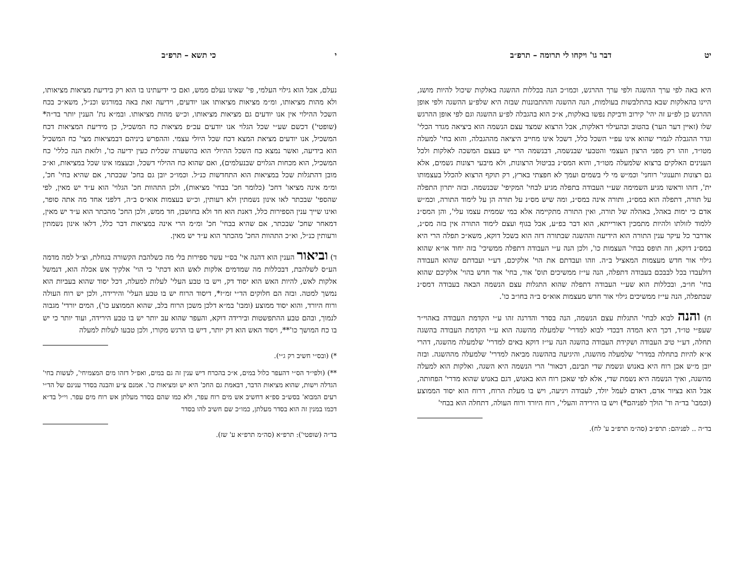י כי תשא – תרפ״ב
נעלם, אבל הוא גילוי העלמי, פי' שאינו נעלם ממש, ואם כי ידיעתינו בו הוא רק בידיעת מציאות מציאותו, ולא מהות מציאותו, ומ״מ מציאות מציאותו אנו יודעים, וידיעה זאת באה במורגש וכנ״ל, משא״כ בכח השכל ההילוי אין אנו יודעים גם מציאות מציאותו, וכ״ש מהות מציאותו. ובמ״א נת' הענין יותר בד״ה* (שופטי') דכשם שע״י שכל הגלוי אנו יודעים עכ״פ מציאות כח המשכיל, כן מידיעת המציאות דכח המשכיל, אנו יודעים מציאת המצא דכח שכל היולי עצמי. וההפרש ביניהם דבמציאות מצי' כח המשכיל הוא בידיעה, ואשר נמצא כח השכל ההיולי הוא בהשערה שכלית כעין ידיעה כו', ולזאת הנה כללי' כח המשכיל, הוא מכחות הגלוים שבנעלמים), ואם שהוא כח ההילוי דשכל, ובעצמו אינו שכל במציאות, וא״כ מובן דהתגלות שכל במציאות הוא התחדשות כנ״ל. וכמו״כ יובן גם בחכ' שבכתר, אם שהיא בחי' חכ', ומ״מ אינה מציאו' דחכ' (כלומר חכ' בבחי' מציאות), ולכן התהוות חכ' הגלוי' הוא ע״ד יש מאין, לפי שהספי' שבכתר לאו אינון נשמתין ולא רעותין, וכ״ש בעצמות אוא״ס ב״ה, דלפני אחד מה אתה סופר, ואינו שייך ענין הספירות כלל, דאנת הוא חד ולא בחושבן, חד ממש, ולכן החכ' מהכתר הוא ע״ד יש מאין, דמאחר שחכ' שבכתר, אם שהיא בבחי' חכ' ומ״מ הרי אינה במציאות דבר כלל, דלאו אינון נשמתין ורעותין כנ״ל, וא״כ התהוות החכ' מהכתר הוא ע״ד יש מאין.
ד) וביאור הענין הוא דהנה אי' בס״י עשר ספירות בלי מה כשלהבת הקשורה בגחלת, וצ״ל למה מדמה הע״ס לשלהבת, דבכללות מה שמדמים אלקות לאש הוא דכתי' כי הוי' אלקיך אש אכלה הוא, דנמשל אלקות לאש, להיות האש הוא יסוד דק, ויש בו טבע העלי' לעלות למעלה, דכל יסוד שהוא בעביות הוא נמשך למטה. ובזה הם חלוקים הד״י זמ״ז*, דיסוד הרוח יש בו טבע העלי' והירידה, ולכן יש רוח העולה ורוח היורד, והוא יסוד ממוצע (ומבו' במ״א דלכן משכן הרוח בלב, שהוא הממוצע כו'), המים יורדי' מגבוה לנמוך, ובהם טבע ההתפשטות ובירידה דוקא, והעפר שהוא עב יותר יש בו טבע הירידה, ועוד יותר כי יש בו כח המושך כו'**, ויסוד האש הוא דק יותר, דיש בו הרגש מקורו, ולכן טבעו לעלות למעלה
*) (ובס״י חשיב רק ג״י).
**) (ולפי״ד הס״י דהעפר כלול במים, א״כ בהכרח דיש ענין זה גם במים, ואפ״ל דזהו מים המצמיחי', לעשות בחי' הגדלה וישות, שהוא מציאות הדבר, דבאמת גם החכ' היא יש ומציאות כו'. אמנם צ״ע והבנה בסדר ענינם של הד״י רעים המבוא' בסש״ב ספ״א דחשיב אש מים רוח עפר, ולא כמו שהם בסדר מעלתן אש רוח מים עפר. וי״ל בד״א דכמו במנין זה הוא בסדר מעלתן, כמו״כ שם חשיב להו בסדר
בד״ה (שופטי'): תרפ״א (סה״מ תרפ״א ע' שז).
יט דבר גו' ויקחו לי תרומה – תרפ״ב
היא באה לפי ערך ההשגה ולפי ערך ההרגש, וכמו״כ הנה בכללות ההשגה באלקות שיכול להיות מושג, היינו בהאלקות שבא בהתלבשות בעולמות, הנה ההשגה וההתבוננות שבזה היא שלפ״ע ההשגה ולפי אופן ההרגש כן לפ״ע זה יהי' קירוב ודביקת נפשו באלקות, א״כ הוא בהגבלה לפ״ע ההשגה וגם לפי אופן ההרגש שלו (זאיין דער הער) בהטוב ובהעילוי דאלקות, אבל הרצוא שמצד עצם הנשמה הוא ביציאה מגדר הכלי' וגדר ההגבלה לגמרי שהוא אינו עפ״י השכל כלל, דשכל אינו מחייב היציאה מההגבלה, והוא בחי' למעלה מטו״ד, וזהו רק מפני הרצון העצמי והטבעי שבנשמה, דבנשמה הרי יש בעצם המשכה לאלקות ולכל הענינים האלקים ברצוא שלמעלה מטו״ד, והוא המס״נ בביטול הרצונות, ולא מיבעי רצונות גשמים, אלא גם רצונות ותענוגי' רוחני' וכמ״ש מי לי בשמים ועמך לא חפצתי בארץ, רק תוקף הרצוא להכלל בעצמותו ית', דזהו וראשו מגיע השמימה שע״י העבודה בתפלה מגיע לבחי' המקיפי' שבנשמה. ובזה יתרון התפלה על תורה, דתפלה הוא במס״נ, ותורה אינה במס״נ, ומה שיש מס״נ על תורה הן על לימוד התורה, וכמ״ש אדם כי ימות באהל, באהלה של תורה, ואין התורה מתקיימה אלא במי שממית עצמו עלי', והן המס״נ ללמוד לזולתו ולהיות מתמכין דאורייתא, הוא דבר בפ״ע, אבל בגוף ועצם לימוד התורה אין בזה מס״נ, אדרבר כל עיקר ענין התורה הוא הידיעה וההשגה שבתורה דזה הוא בשכל דוקא, משא״כ תפלה הרי היא במס״נ דוקא, וזה תופס בבחי' העצמות כו', ולכן הנה ע״י העבודה דתפלה ממשיכי' בזה יחוד או״א שהוא גילוי אור חדש מעצמות המאציל ב״ה. וזהו ועבדתם את הוי' אלקיכם, דע״י ועבדתם שהוא העבודה דולעבדו בכל לבבכם בעבודה דתפלה, הנה עי״ז ממשיכים תוס' אור, בחי' אור חדש בהוי' אלקיכם שהוא בחי' חו״ב, ובכללות הוא שע״י העבודה דתפלה שהוא התגלות עצם הנשמה הבאה בעבודה דמס״נ שבתפלה, הנה עי״ז ממשיכים גילוי אור חדש מעצמות אוא״ס ב״ה בחו״ב כו'.
ח) והנה לבוא לבחי' התגלות עצם הנשמה, הנה בסדר והדרגה זהו ע״י הקדמת העבודה באהוי״ר שעפ״י טו״ד, דכך היא המדה דבכדי לבוא למדרי' שלמעלה מהשגה הוא ע״י הקדמת העבודה בהשגה תחלה, דע״י טיב העבודה ושקידת העבודה בהשגה הנה עי״ז דוקא באים למדרי' שלמעלה מהשגה, דהרי א״א להיות בתחלה במדרי' שלמעלה מהשגה, והיגיעה בההשגה מביאה למדרי' שלמעלה מההשגה. ובזה יובן מ״ש אכן רוח היא באנוש ונשמת שדי תבינם, דכאור' הרי הנשמה היא השגה, ואלקות הוא למעלה מהשגה, ואיך הנשמה היא נשמת שדי, אלא לפי שאכן רוח הוא באנוש, דגם באנוש שהוא מדרי' הפחותה, אבל הוא בציור אדם, דאדם לעמל יולד, לעבודה ויגיעה, ויש בו מעלת הרוח, דרוח הוא יסוד הממוצע (וכמבו' בד״ה וד' הולך לפניהם*) ויש בו הירידה והעלי', רוח היורד ורוח העולה, דתחלה הוא בבחי'
בד״ה .. לפניהם: תרפ״ב (סה״מ תרפ״ב ע' לח).